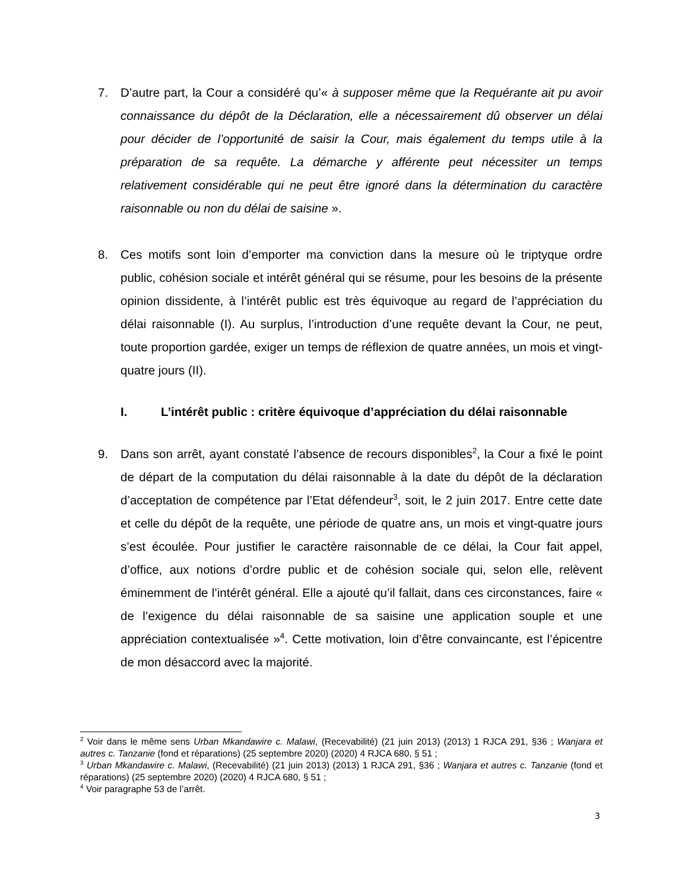7. D’autre part, la Cour a considéré qu’« à supposer même que la Requérante ait pu avoir connaissance du dépôt de la Déclaration, elle a nécessairement dû observer un délai pour décider de l’opportunité de saisir la Cour, mais également du temps utile à la préparation de sa requête. La démarche y afférente peut nécessiter un temps relativement considérable qui ne peut être ignoré dans la détermination du caractère raisonnable ou non du délai de saisine ».
8. Ces motifs sont loin d’emporter ma conviction dans la mesure où le triptyque ordre public, cohésion sociale et intérêt général qui se résume, pour les besoins de la présente opinion dissidente, à l’intérêt public est très équivoque au regard de l’appréciation du délai raisonnable (I). Au surplus, l’introduction d’une requête devant la Cour, ne peut, toute proportion gardée, exiger un temps de réflexion de quatre années, un mois et vingt-quatre jours (II).
I. L’intérêt public : critère équivoque d’appréciation du délai raisonnable
9. Dans son arrêt, ayant constaté l’absence de recours disponibles<sup>2</sup>, la Cour a fixé le point de départ de la computation du délai raisonnable à la date du dépôt de la déclaration d’acceptation de compétence par l’Etat défendeur<sup>3</sup>, soit, le 2 juin 2017. Entre cette date et celle du dépôt de la requête, une période de quatre ans, un mois et vingt-quatre jours s’est écoulée. Pour justifier le caractère raisonnable de ce délai, la Cour fait appel, d’office, aux notions d’ordre public et de cohésion sociale qui, selon elle, relèvent éminemment de l’intérêt général. Elle a ajouté qu’il fallait, dans ces circonstances, faire « de l’exigence du délai raisonnable de sa saisine une application souple et une appréciation contextualisée »<sup>4</sup>. Cette motivation, loin d’être convaincante, est l’épicentre de mon désaccord avec la majorité.
<sup>2</sup> Voir dans le même sens Urban Mkandawire c. Malawi, (Recevabilité) (21 juin 2013) (2013) 1 RJCA 291, §36 ; Wanjara et autres c. Tanzanie (fond et réparations) (25 septembre 2020) (2020) 4 RJCA 680, § 51 ;
<sup>3</sup> Urban Mkandawire c. Malawi, (Recevabilité) (21 juin 2013) (2013) 1 RJCA 291, §36 ; Wanjara et autres c. Tanzanie (fond et réparations) (25 septembre 2020) (2020) 4 RJCA 680, § 51 ;
<sup>4</sup> Voir paragraphe 53 de l’arrêt.
3